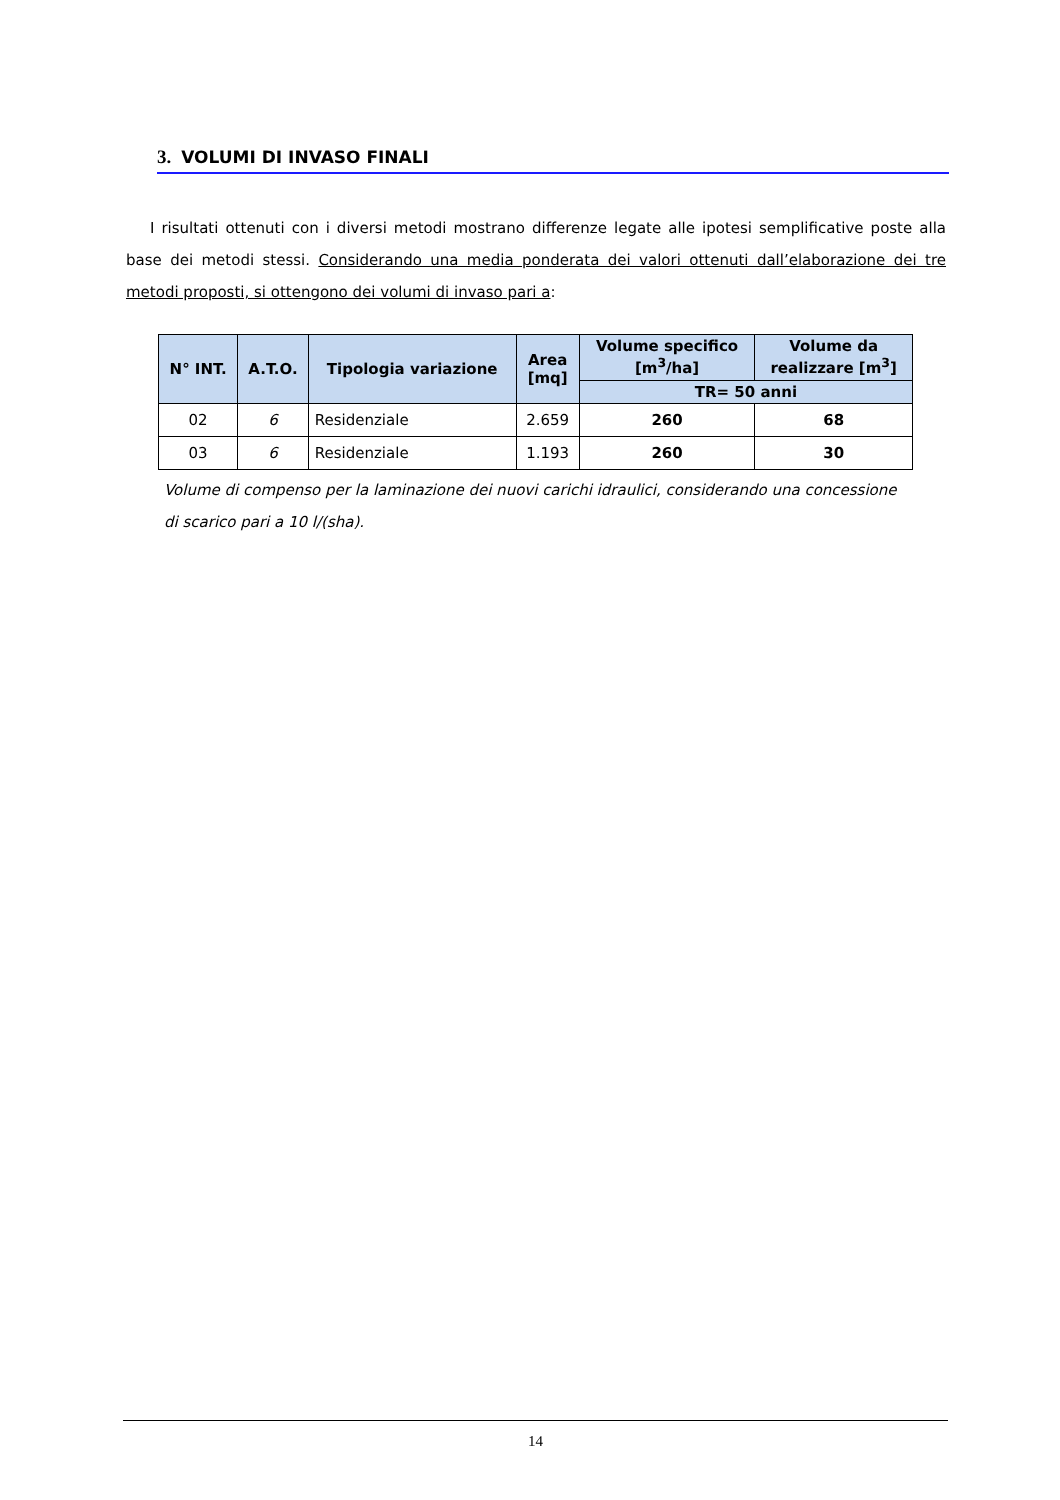3. VOLUMI DI INVASO FINALI
I risultati ottenuti con i diversi metodi mostrano differenze legate alle ipotesi semplificative poste alla base dei metodi stessi. Considerando una media ponderata dei valori ottenuti dall’elaborazione dei tre metodi proposti, si ottengono dei volumi di invaso pari a:
| N° INT. | A.T.O. | Tipologia variazione | Area [mq] | Volume specifico [m<sup>3</sup>/ha] | Volume da realizzare [m<sup>3</sup>] |
| --- | --- | --- | --- | --- | --- |
| | | | | TR= 50 anni | |
| 02 | 6 | Residenziale | 2.659 | 260 | 68 |
| 03 | 6 | Residenziale | 1.193 | 260 | 30 |
Volume di compenso per la laminazione dei nuovi carichi idraulici, considerando una concessione di scarico pari a 10 l/(sha).
14